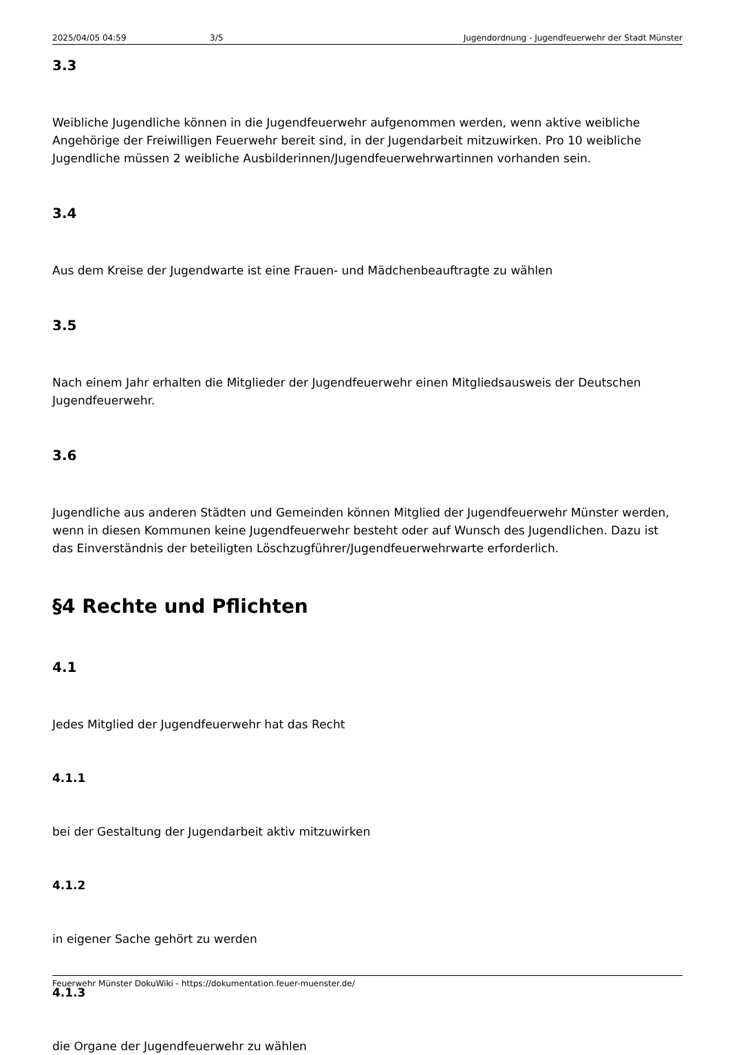2025/04/05 04:59 3/5 Jugendordnung - Jugendfeuerwehr der Stadt Münster
3.3
Weibliche Jugendliche können in die Jugendfeuerwehr aufgenommen werden, wenn aktive weibliche Angehörige der Freiwilligen Feuerwehr bereit sind, in der Jugendarbeit mitzuwirken. Pro 10 weibliche Jugendliche müssen 2 weibliche Ausbilderinnen/Jugendfeuerwehrwartinnen vorhanden sein.
3.4
Aus dem Kreise der Jugendwarte ist eine Frauen- und Mädchenbeauftragte zu wählen
3.5
Nach einem Jahr erhalten die Mitglieder der Jugendfeuerwehr einen Mitgliedsausweis der Deutschen Jugendfeuerwehr.
3.6
Jugendliche aus anderen Städten und Gemeinden können Mitglied der Jugendfeuerwehr Münster werden, wenn in diesen Kommunen keine Jugendfeuerwehr besteht oder auf Wunsch des Jugendlichen. Dazu ist das Einverständnis der beteiligten Löschzugführer/Jugendfeuerwehrwarte erforderlich.
§4 Rechte und Pflichten
4.1
Jedes Mitglied der Jugendfeuerwehr hat das Recht
4.1.1
bei der Gestaltung der Jugendarbeit aktiv mitzuwirken
4.1.2
in eigener Sache gehört zu werden
4.1.3
die Organe der Jugendfeuerwehr zu wählen
Feuerwehr Münster DokuWiki - https://dokumentation.feuer-muenster.de/